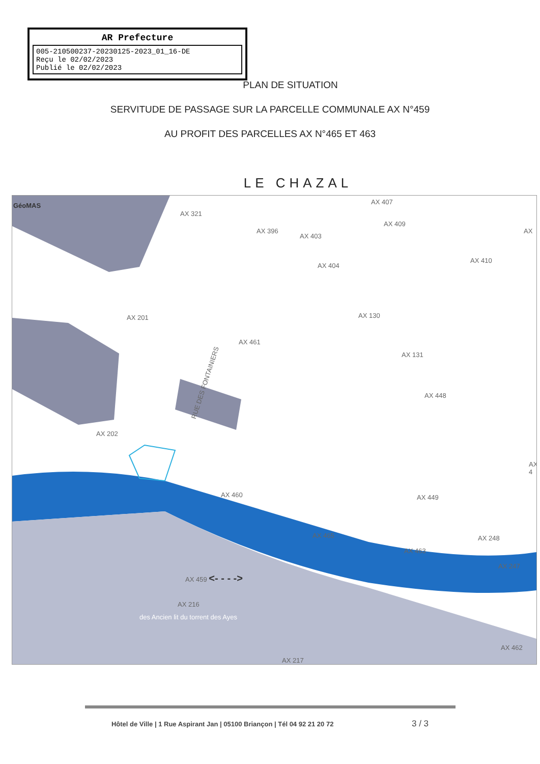AR Prefecture
005-210500237-20230125-2023_01_16-DE
Reçu le 02/02/2023
Publié le 02/02/2023
PLAN DE SITUATION
SERVITUDE DE PASSAGE SUR LA PARCELLE COMMUNALE AX N°459
AU PROFIT DES PARCELLES AX N°465 ET 463
LE CHAZAL
GéoMAS
AX 321
AX 396
AX 403
AX 407
AX 409
AX
AX 404
AX 410
AX 201 AX 130
AX 461
AX 131
RUE DES FONTAINIERS
AX 448
AX 202
AX 4
AX 460 AX 449
AX 248 AX 465
AX 463
AX 247
AX 459 <- - - ->
AX 216
AX 462
des Ancien lit du torrent des Ayes
AX 217
Hôtel de Ville | 1 Rue Aspirant Jan | 05100 Briançon | Tél 04 92 21 20 72 3 / 3